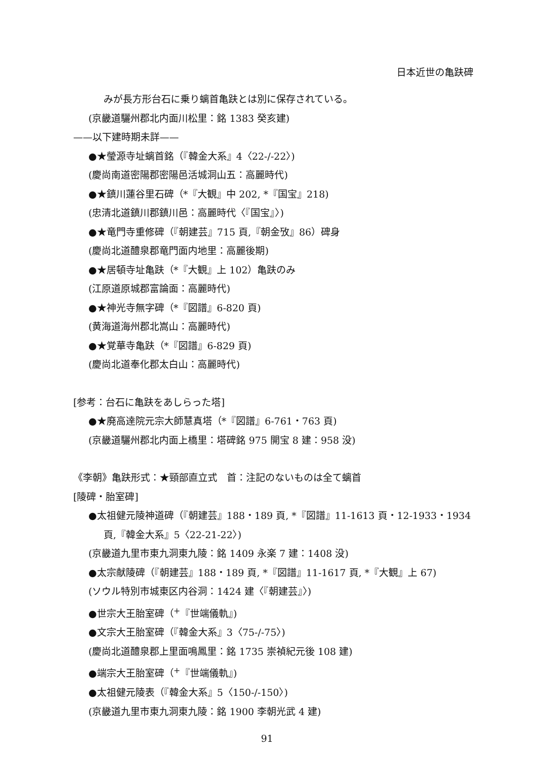日本近世の亀趺碑
みが長方形台石に乗り螭首亀趺とは別に保存されている。
(京畿道驪州郡北内面川松里：銘 1383 癸亥建)
——以下建時期未詳——
●★瑩源寺址螭首銘（『韓金大系』4〈22-/-22〉)
(慶尚南道密陽郡密陽邑活城洞山五：高麗時代)
●★鎮川蓮谷里石碑（*『大観』中 202, *『国宝』218)
(忠清北道鎮川郡鎮川邑：高麗時代〈『国宝』〉)
●★竜門寺重修碑（『朝建芸』715 頁,『朝金攷』86）碑身
(慶尚北道醴泉郡竜門面内地里：高麗後期)
●★居頓寺址亀趺（*『大観』上 102）亀趺のみ
(江原道原城郡富論面：高麗時代)
●★神光寺無字碑（*『図譜』6-820 頁)
(黄海道海州郡北嵩山：高麗時代)
●★覚華寺亀趺（*『図譜』6-829 頁)
(慶尚北道奉化郡太白山：高麗時代)
[参考：台石に亀趺をあしらった塔]
●★廃高達院元宗大師慧真塔（*『図譜』6-761・763 頁)
(京畿道驪州郡北内面上橋里：塔碑銘 975 開宝 8 建：958 没)
《李朝》亀趺形式：★頸部直立式　首：注記のないものは全て螭首
[陵碑・胎室碑]
●太祖健元陵神道碑（『朝建芸』188・189 頁, *『図譜』11-1613 頁・12-1933・1934
頁,『韓金大系』5〈22-21-22〉)
(京畿道九里市東九洞東九陵：銘 1409 永楽 7 建：1408 没)
●太宗献陵碑（『朝建芸』188・189 頁, *『図譜』11-1617 頁, *『大観』上 67)
(ソウル特別市城東区内谷洞：1424 建〈『朝建芸』〉)
●世宗大王胎室碑（<sup>+</sup>『世端儀軌』)
●文宗大王胎室碑（『韓金大系』3〈75-/-75〉)
(慶尚北道醴泉郡上里面鳴鳳里：銘 1735 崇禎紀元後 108 建)
●端宗大王胎室碑（<sup>+</sup>『世端儀軌』)
●太祖健元陵表（『韓金大系』5〈150-/-150〉)
(京畿道九里市東九洞東九陵：銘 1900 李朝光武 4 建)
91